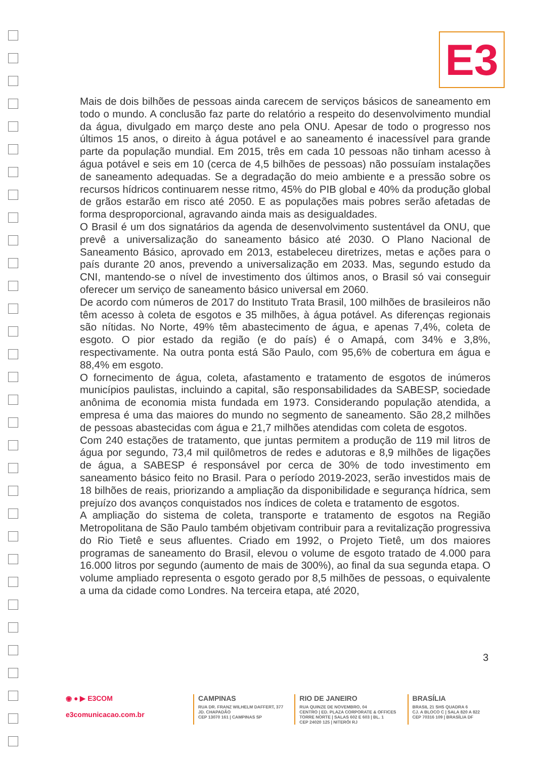E3
Mais de dois bilhões de pessoas ainda carecem de serviços básicos de saneamento em todo o mundo. A conclusão faz parte do relatório a respeito do desenvolvimento mundial da água, divulgado em março deste ano pela ONU. Apesar de todo o progresso nos últimos 15 anos, o direito à água potável e ao saneamento é inacessível para grande parte da população mundial. Em 2015, três em cada 10 pessoas não tinham acesso à água potável e seis em 10 (cerca de 4,5 bilhões de pessoas) não possuíam instalações de saneamento adequadas. Se a degradação do meio ambiente e a pressão sobre os recursos hídricos continuarem nesse ritmo, 45% do PIB global e 40% da produção global de grãos estarão em risco até 2050. E as populações mais pobres serão afetadas de forma desproporcional, agravando ainda mais as desigualdades.
O Brasil é um dos signatários da agenda de desenvolvimento sustentável da ONU, que prevê a universalização do saneamento básico até 2030. O Plano Nacional de Saneamento Básico, aprovado em 2013, estabeleceu diretrizes, metas e ações para o país durante 20 anos, prevendo a universalização em 2033. Mas, segundo estudo da CNI, mantendo-se o nível de investimento dos últimos anos, o Brasil só vai conseguir oferecer um serviço de saneamento básico universal em 2060.
De acordo com números de 2017 do Instituto Trata Brasil, 100 milhões de brasileiros não têm acesso à coleta de esgotos e 35 milhões, à água potável. As diferenças regionais são nítidas. No Norte, 49% têm abastecimento de água, e apenas 7,4%, coleta de esgoto. O pior estado da região (e do país) é o Amapá, com 34% e 3,8%, respectivamente. Na outra ponta está São Paulo, com 95,6% de cobertura em água e 88,4% em esgoto.
O fornecimento de água, coleta, afastamento e tratamento de esgotos de inúmeros municípios paulistas, incluindo a capital, são responsabilidades da SABESP, sociedade anônima de economia mista fundada em 1973. Considerando população atendida, a empresa é uma das maiores do mundo no segmento de saneamento. São 28,2 milhões de pessoas abastecidas com água e 21,7 milhões atendidas com coleta de esgotos.
Com 240 estações de tratamento, que juntas permitem a produção de 119 mil litros de água por segundo, 73,4 mil quilômetros de redes e adutoras e 8,9 milhões de ligações de água, a SABESP é responsável por cerca de 30% de todo investimento em saneamento básico feito no Brasil. Para o período 2019-2023, serão investidos mais de 18 bilhões de reais, priorizando a ampliação da disponibilidade e segurança hídrica, sem prejuízo dos avanços conquistados nos índices de coleta e tratamento de esgotos.
A ampliação do sistema de coleta, transporte e tratamento de esgotos na Região Metropolitana de São Paulo também objetivam contribuir para a revitalização progressiva do Rio Tietê e seus afluentes. Criado em 1992, o Projeto Tietê, um dos maiores programas de saneamento do Brasil, elevou o volume de esgoto tratado de 4.000 para 16.000 litros por segundo (aumento de mais de 300%), ao final da sua segunda etapa. O volume ampliado representa o esgoto gerado por 8,5 milhões de pessoas, o equivalente a uma da cidade como Londres. Na terceira etapa, até 2020,
3
◉ ● ▶ E3COM
e3comunicacao.com.br
CAMPINAS
RUA DR. FRANZ WILHELM DAFFERT, 377
JD. CHAPADÃO
CEP 13070 161 | CAMPINAS SP
RIO DE JANEIRO
RUA QUINZE DE NOVEMBRO, 04
CENTRO | ED. PLAZA CORPORATE & OFFICES
TORRE NORTE | SALAS 602 E 603 | BL. 1
CEP 24020 125 | NITERÓI RJ
BRASÍLIA
BRASIL 21 SHS QUADRA 6
CJ. A BLOCO C | SALA 820 A 822
CEP 70316 109 | BRASÍLIA DF